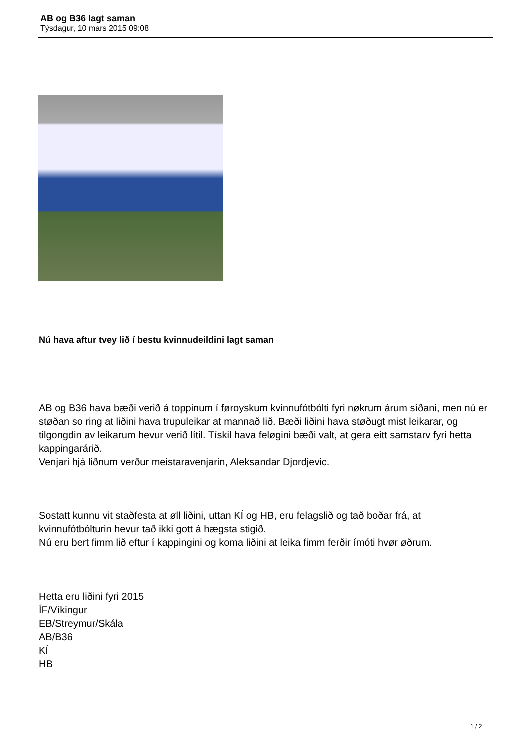AB og B36 lagt saman
Týsdagur, 10 mars 2015 09:08
Nú hava aftur tvey lið í bestu kvinnudeildini lagt saman
AB og B36 hava bæði verið á toppinum í føroyskum kvinnufótbólti fyri nøkrum árum síðani, men nú er støðan so ring at liðini hava trupuleikar at mannað lið. Bæði liðini hava støðugt mist leikarar, og tilgongdin av leikarum hevur verið lítil. Tískil hava feløgini bæði valt, at gera eitt samstarv fyri hetta kappingarárið.
Venjari hjá liðnum verður meistaravenjarin, Aleksandar Djordjevic.
Sostatt kunnu vit staðfesta at øll liðini, uttan KÍ og HB, eru felagslið og tað boðar frá, at kvinnufótbólturin hevur tað ikki gott á hægsta stigið.
Nú eru bert fimm lið eftur í kappingini og koma liðini at leika fimm ferðir ímóti hvør øðrum.
Hetta eru liðini fyri 2015
ÍF/Víkingur
EB/Streymur/Skála
AB/B36
KÍ
HB
1 / 2